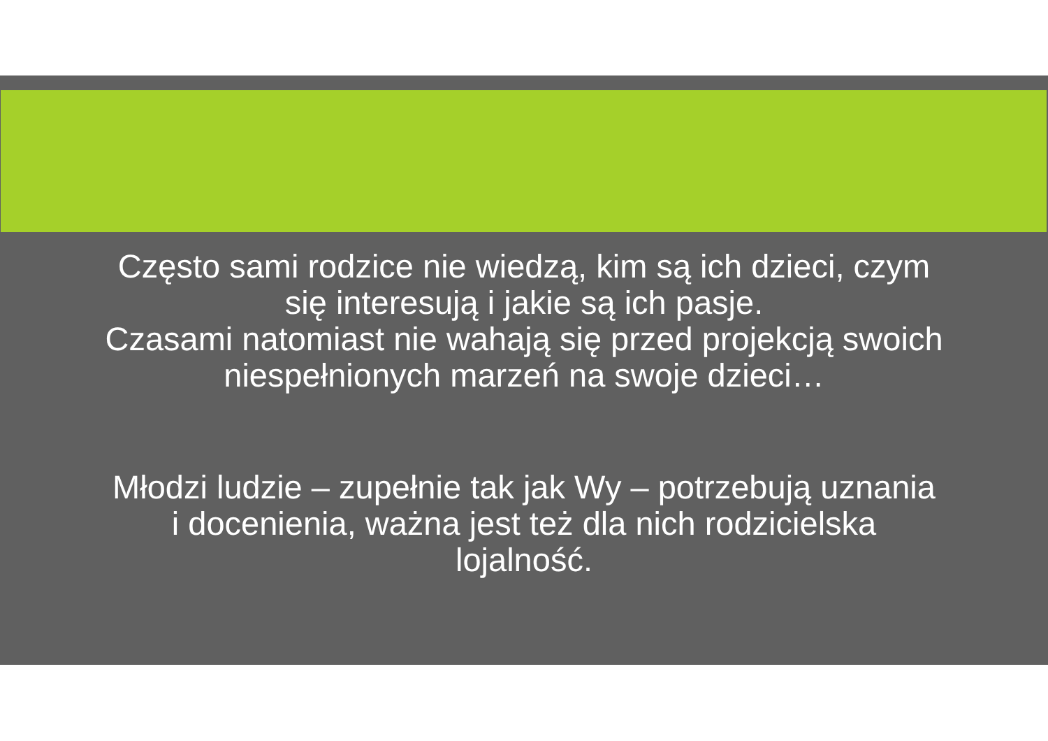Często sami rodzice nie wiedzą, kim są ich dzieci, czym się interesują i jakie są ich pasje.
Czasami natomiast nie wahają się przed projekcją swoich niespełnionych marzeń na swoje dzieci…
Młodzi ludzie – zupełnie tak jak Wy – potrzebują uznania i docenienia, ważna jest też dla nich rodzicielska lojalność.